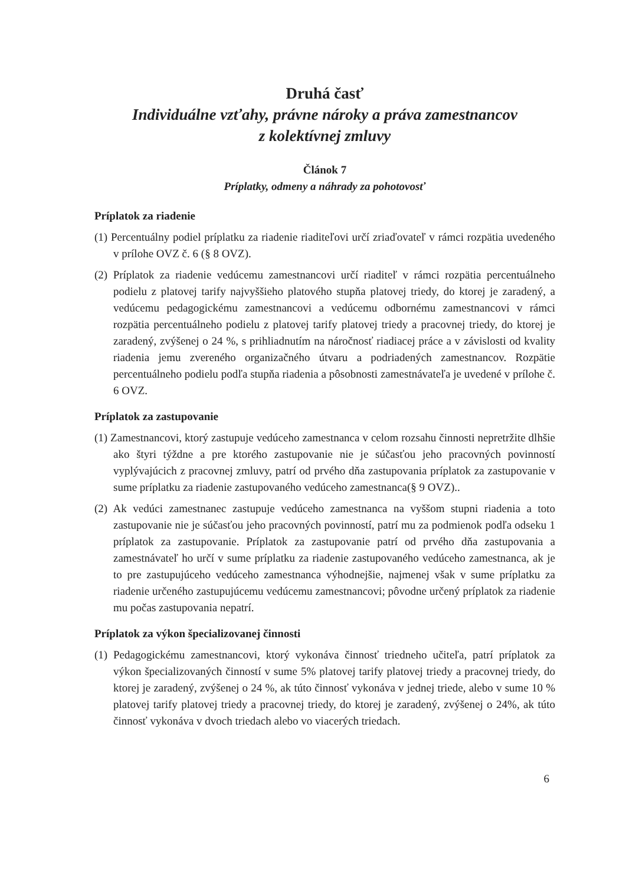Druhá časť
Individuálne vzťahy, právne nároky a práva zamestnancov
z kolektívnej zmluvy
Článok 7
Príplatky, odmeny a náhrady za pohotovosť
Príplatok za riadenie
(1) Percentuálny podiel príplatku za riadenie riaditeľovi určí zriaďovateľ v rámci rozpätia uvedeného v prílohe OVZ č. 6 (§ 8 OVZ).
(2) Príplatok za riadenie vedúcemu zamestnancovi určí riaditeľ v rámci rozpätia percentuálneho podielu z platovej tarify najvyššieho platového stupňa platovej triedy, do ktorej je zaradený, a vedúcemu pedagogickému zamestnancovi a vedúcemu odbornému zamestnancovi v rámci rozpätia percentuálneho podielu z platovej tarify platovej triedy a pracovnej triedy, do ktorej je zaradený, zvýšenej o 24 %, s prihliadnutím na náročnosť riadiacej práce a v závislosti od kvality riadenia jemu zvereného organizačného útvaru a podriadených zamestnancov. Rozpätie percentuálneho podielu podľa stupňa riadenia a pôsobnosti zamestnávateľa je uvedené v prílohe č. 6 OVZ.
Príplatok za zastupovanie
(1) Zamestnancovi, ktorý zastupuje vedúceho zamestnanca v celom rozsahu činnosti nepretržite dlhšie ako štyri týždne a pre ktorého zastupovanie nie je súčasťou jeho pracovných povinností vyplývajúcich z pracovnej zmluvy, patrí od prvého dňa zastupovania príplatok za zastupovanie v sume príplatku za riadenie zastupovaného vedúceho zamestnanca(§ 9 OVZ)..
(2) Ak vedúci zamestnanec zastupuje vedúceho zamestnanca na vyššom stupni riadenia a toto zastupovanie nie je súčasťou jeho pracovných povinností, patrí mu za podmienok podľa odseku 1 príplatok za zastupovanie. Príplatok za zastupovanie patrí od prvého dňa zastupovania a zamestnávateľ ho určí v sume príplatku za riadenie zastupovaného vedúceho zamestnanca, ak je to pre zastupujúceho vedúceho zamestnanca výhodnejšie, najmenej však v sume príplatku za riadenie určeného zastupujúcemu vedúcemu zamestnancovi; pôvodne určený príplatok za riadenie mu počas zastupovania nepatrí.
Príplatok za výkon špecializovanej činnosti
(1) Pedagogickému zamestnancovi, ktorý vykonáva činnosť triedneho učiteľa, patrí príplatok za výkon špecializovaných činností v sume 5% platovej tarify platovej triedy a pracovnej triedy, do ktorej je zaradený, zvýšenej o 24 %, ak túto činnosť vykonáva v jednej triede, alebo v sume 10 % platovej tarify platovej triedy a pracovnej triedy, do ktorej je zaradený, zvýšenej o 24%, ak túto činnosť vykonáva v dvoch triedach alebo vo viacerých triedach.
6